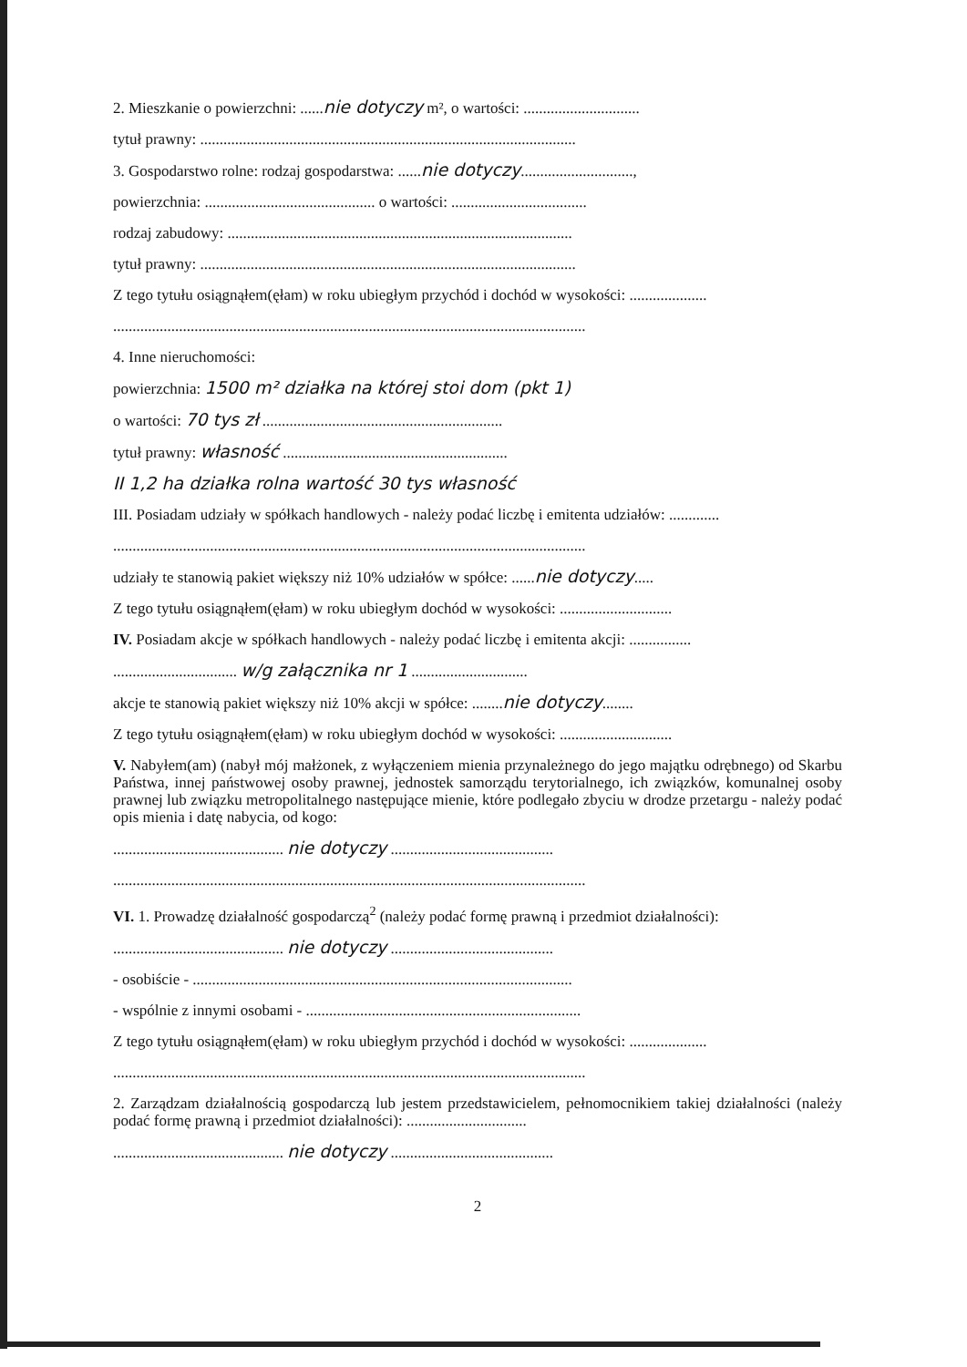2. Mieszkanie o powierzchni: ......nie dotyczy m², o wartości: ..............................
tytuł prawny: .................................................................................................
3. Gospodarstwo rolne: rodzaj gospodarstwa: ......nie dotyczy.............................,
powierzchnia: ............................................ o wartości: ...................................
rodzaj zabudowy: .........................................................................................
tytuł prawny: .................................................................................................
Z tego tytułu osiągnąłem(ęłam) w roku ubiegłym przychód i dochód w wysokości: ....................
..........................................................................................................................
4. Inne nieruchomości:
powierzchnia: 1500 m² działka na której stoi dom (pkt 1)
o wartości: 70 tys zł ..............................................................
tytuł prawny: własność ..........................................................
II 1,2 ha działka rolna wartość 30 tys własność
III. Posiadam udziały w spółkach handlowych - należy podać liczbę i emitenta udziałów: .............
..........................................................................................................................
udziały te stanowią pakiet większy niż 10% udziałów w spółce: ......nie dotyczy.....
Z tego tytułu osiągnąłem(ęłam) w roku ubiegłym dochód w wysokości: .............................
IV. Posiadam akcje w spółkach handlowych - należy podać liczbę i emitenta akcji: ................
................................ w/g załącznika nr 1 ..............................
akcje te stanowią pakiet większy niż 10% akcji w spółce: ........nie dotyczy........
Z tego tytułu osiągnąłem(ęłam) w roku ubiegłym dochód w wysokości: .............................
V. Nabyłem(am) (nabył mój małżonek, z wyłączeniem mienia przynależnego do jego majątku odrębnego) od Skarbu Państwa, innej państwowej osoby prawnej, jednostek samorządu terytorialnego, ich związków, komunalnej osoby prawnej lub związku metropolitalnego następujące mienie, które podlegało zbyciu w drodze przetargu - należy podać opis mienia i datę nabycia, od kogo:
............................................ nie dotyczy ..........................................
..........................................................................................................................
VI. 1. Prowadzę działalność gospodarczą<sup>2</sup> (należy podać formę prawną i przedmiot działalności):
............................................ nie dotyczy ..........................................
- osobiście - ..................................................................................................
- wspólnie z innymi osobami - .......................................................................
Z tego tytułu osiągnąłem(ęłam) w roku ubiegłym przychód i dochód w wysokości: ....................
..........................................................................................................................
2. Zarządzam działalnością gospodarczą lub jestem przedstawicielem, pełnomocnikiem takiej działalności (należy podać formę prawną i przedmiot działalności): ...............................
............................................ nie dotyczy ..........................................
2